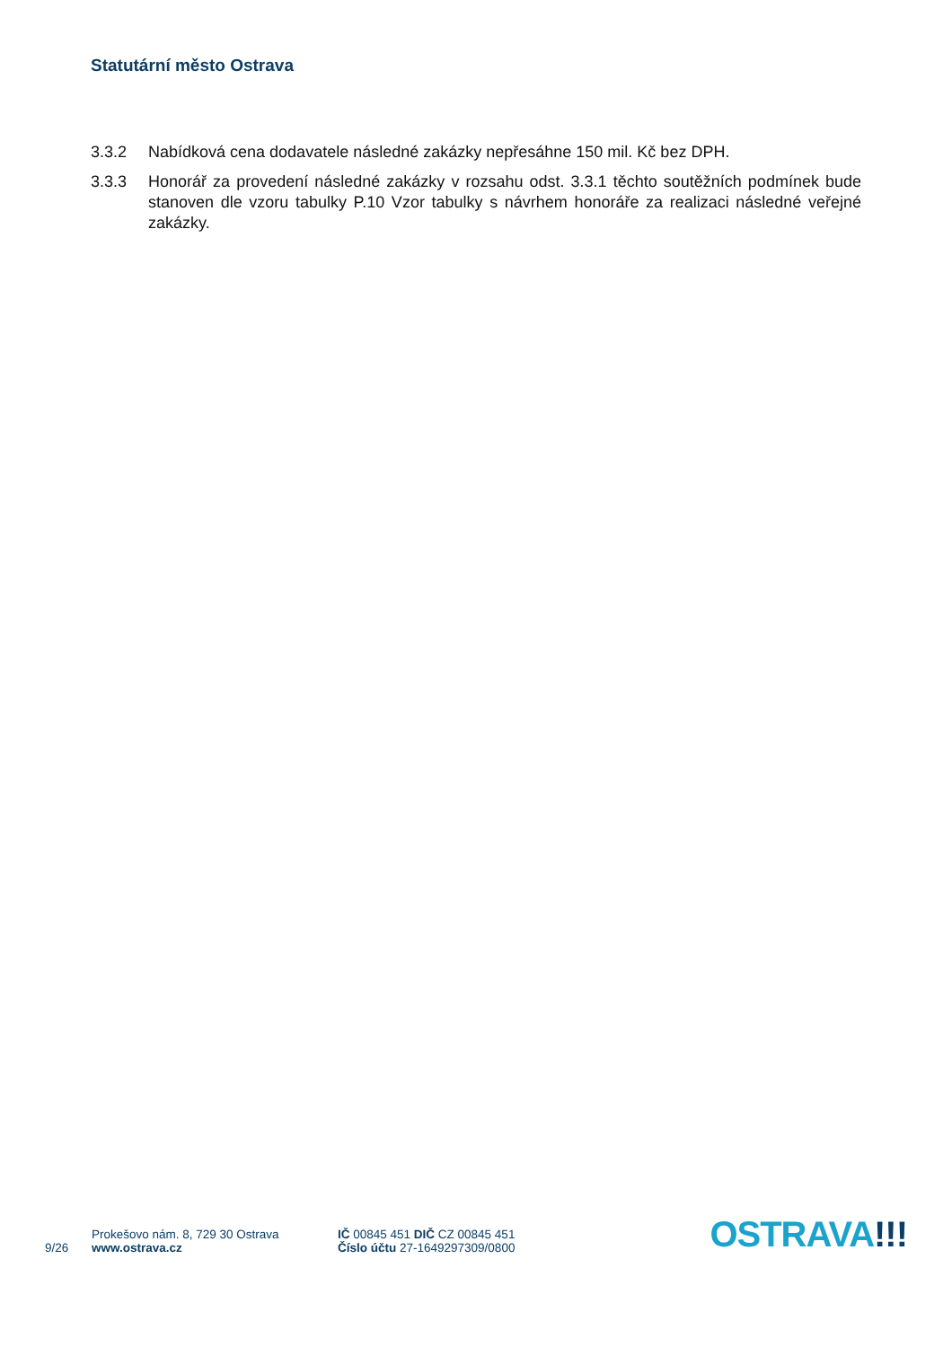Statutární město Ostrava
3.3.2 Nabídková cena dodavatele následné zakázky nepřesáhne 150 mil. Kč bez DPH.
3.3.3 Honorář za provedení následné zakázky v rozsahu odst. 3.3.1 těchto soutěžních podmínek bude stanoven dle vzoru tabulky P.10 Vzor tabulky s návrhem honoráře za realizaci následné veřejné zakázky.
9/26
Prokešovo nám. 8, 729 30 Ostrava
www.ostrava.cz
IČ 00845 451 DIČ CZ 00845 451
Číslo účtu 27-1649297309/0800
OSTRAVA!!!